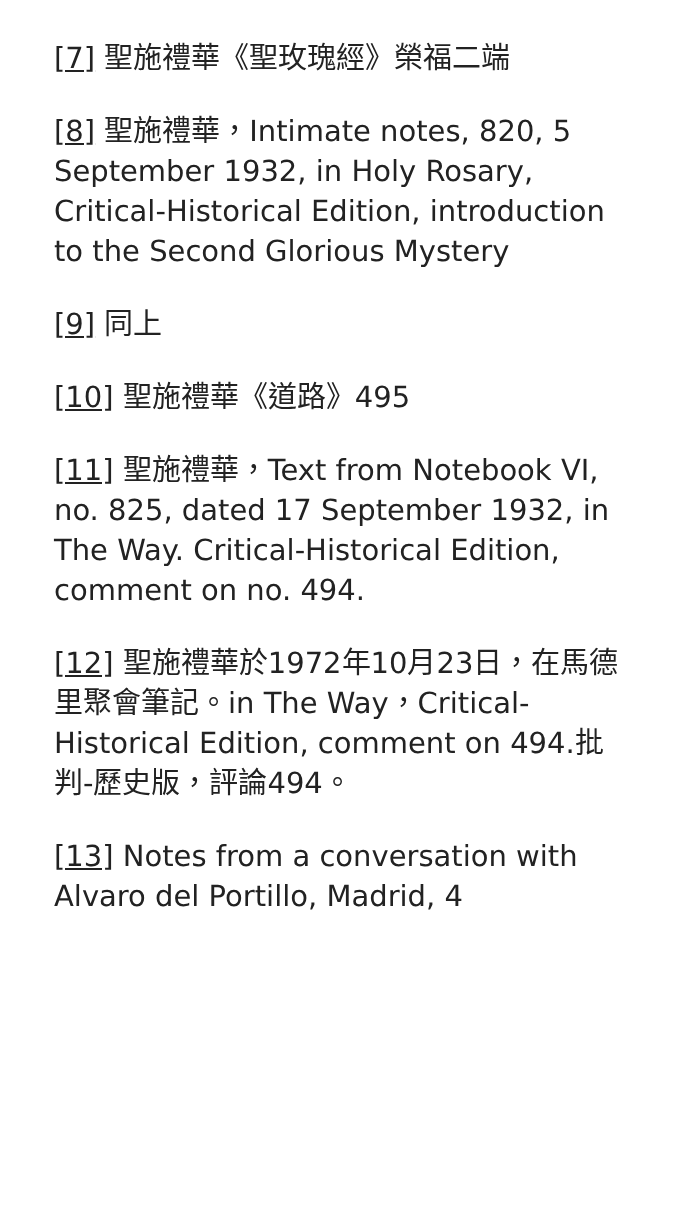[7] 聖施禮華《聖玫瑰經》榮福二端
[8] 聖施禮華，Intimate notes, 820, 5 September 1932, in Holy Rosary, Critical-Historical Edition, introduction to the Second Glorious Mystery
[9] 同上
[10] 聖施禮華《道路》495
[11] 聖施禮華，Text from Notebook VI, no. 825, dated 17 September 1932, in The Way. Critical-Historical Edition, comment on no. 494.
[12] 聖施禮華於1972年10月23日，在馬德里聚會筆記。in The Way，Critical-Historical Edition, comment on 494.批判-歷史版，評論494。
[13] Notes from a conversation with Alvaro del Portillo, Madrid, 4